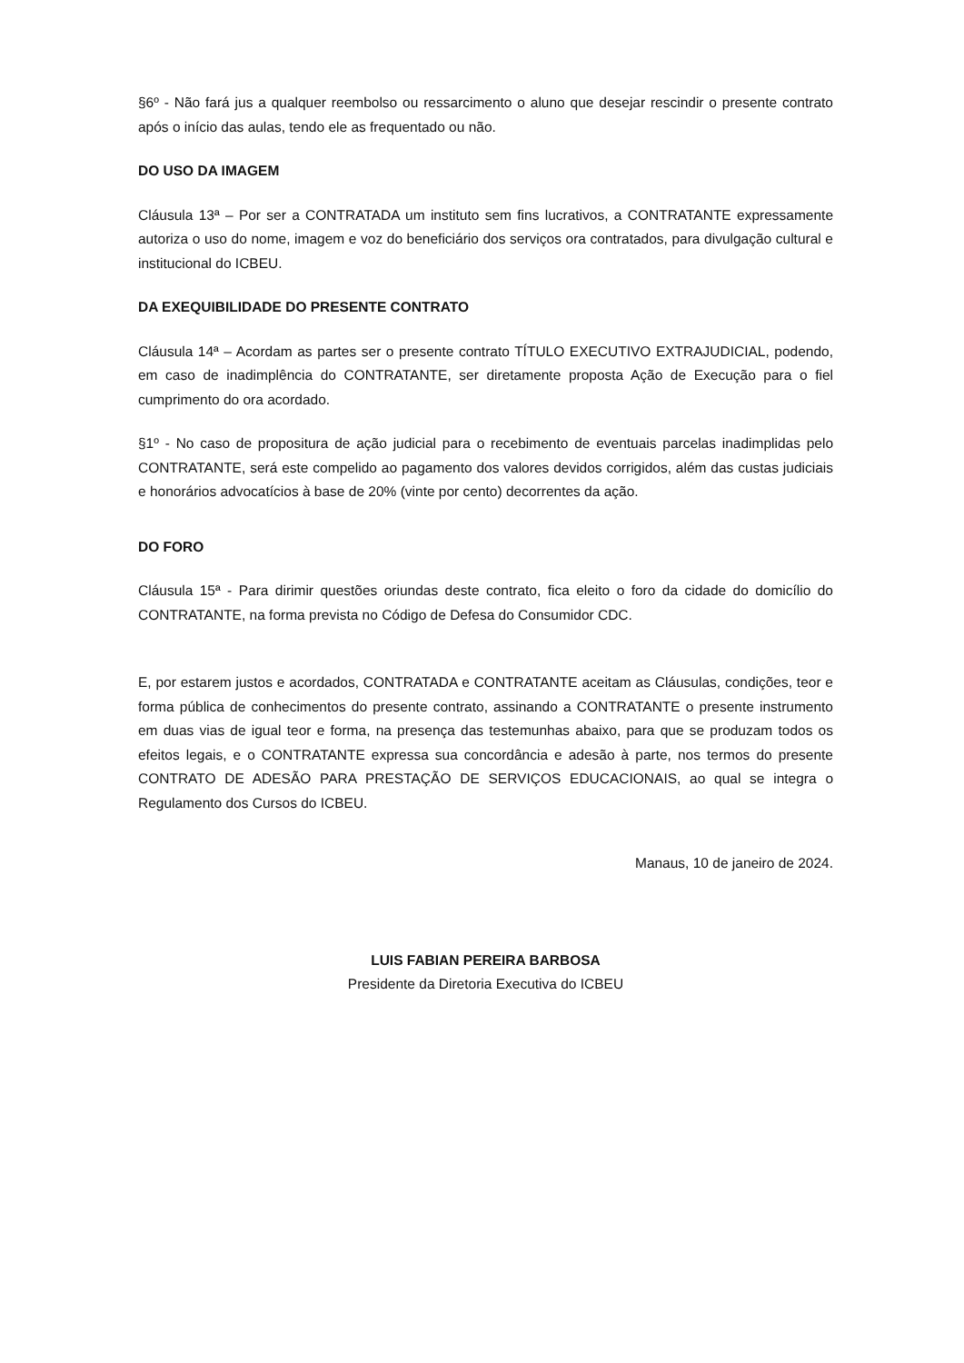§6º - Não fará jus a qualquer reembolso ou ressarcimento o aluno que desejar rescindir o presente contrato após o início das aulas, tendo ele as frequentado ou não.
DO USO DA IMAGEM
Cláusula 13ª – Por ser a CONTRATADA um instituto sem fins lucrativos, a CONTRATANTE expressamente autoriza o uso do nome, imagem e voz do beneficiário dos serviços ora contratados, para divulgação cultural e institucional do ICBEU.
DA EXEQUIBILIDADE DO PRESENTE CONTRATO
Cláusula 14ª – Acordam as partes ser o presente contrato TÍTULO EXECUTIVO EXTRAJUDICIAL, podendo, em caso de inadimplência do CONTRATANTE, ser diretamente proposta Ação de Execução para o fiel cumprimento do ora acordado.
§1º - No caso de propositura de ação judicial para o recebimento de eventuais parcelas inadimplidas pelo CONTRATANTE, será este compelido ao pagamento dos valores devidos corrigidos, além das custas judiciais e honorários advocatícios à base de 20% (vinte por cento) decorrentes da ação.
DO FORO
Cláusula 15ª - Para dirimir questões oriundas deste contrato, fica eleito o foro da cidade do domicílio do CONTRATANTE, na forma prevista no Código de Defesa do Consumidor CDC.
E, por estarem justos e acordados, CONTRATADA e CONTRATANTE aceitam as Cláusulas, condições, teor e forma pública de conhecimentos do presente contrato, assinando a CONTRATANTE o presente instrumento em duas vias de igual teor e forma, na presença das testemunhas abaixo, para que se produzam todos os efeitos legais, e o CONTRATANTE expressa sua concordância e adesão à parte, nos termos do presente CONTRATO DE ADESÃO PARA PRESTAÇÃO DE SERVIÇOS EDUCACIONAIS, ao qual se integra o Regulamento dos Cursos do ICBEU.
Manaus, 10 de janeiro de 2024.
LUIS FABIAN PEREIRA BARBOSA
Presidente da Diretoria Executiva do ICBEU